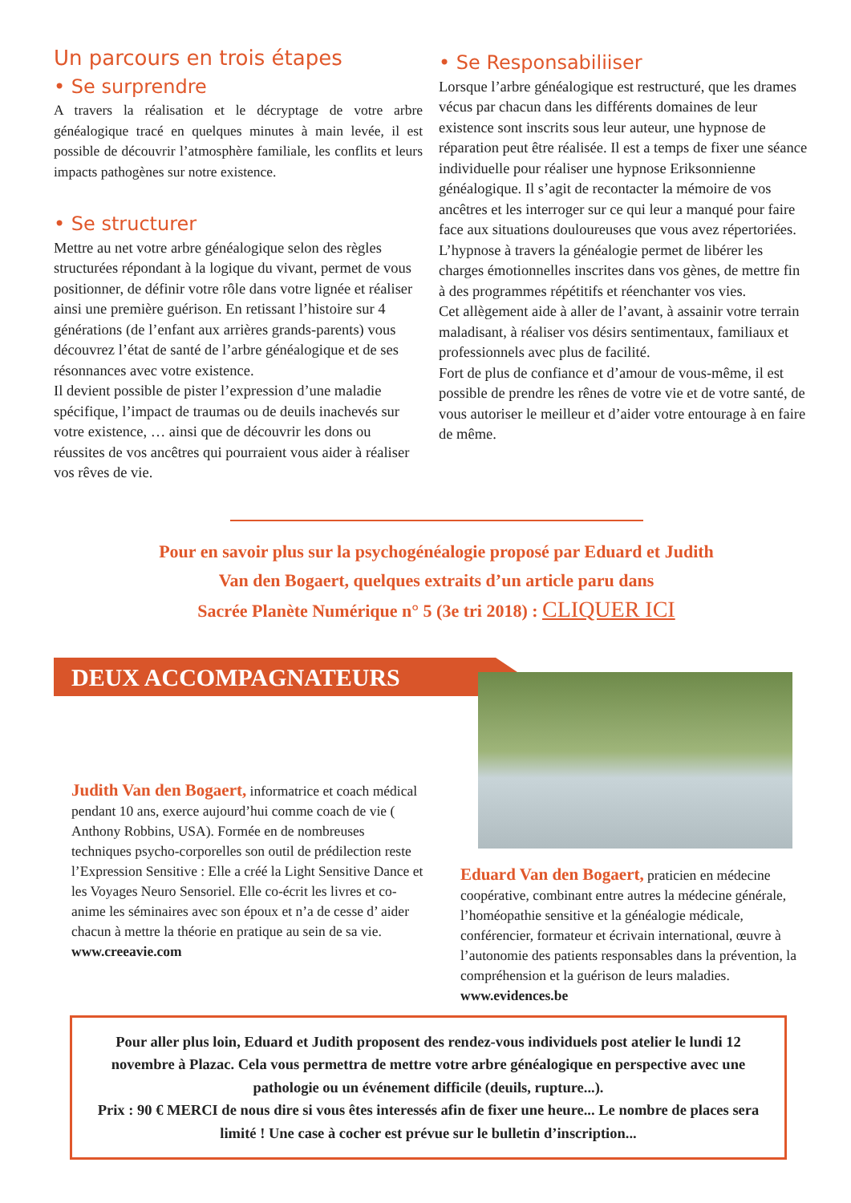Un parcours en trois étapes
• Se surprendre
A travers la réalisation et le décryptage de votre arbre généalogique tracé en quelques minutes à main levée, il est possible de découvrir l’atmosphère familiale, les conflits et leurs impacts pathogènes sur notre existence.
• Se structurer
Mettre au net votre arbre généalogique selon des règles structurées répondant à la logique du vivant, permet de vous positionner, de définir votre rôle dans votre lignée et réaliser ainsi une première guérison. En retissant l’histoire sur 4 générations (de l’enfant aux arrières grands-parents) vous découvrez l’état de santé de l’arbre généalogique et de ses résonnances avec votre existence.
Il devient possible de pister l’expression d’une maladie spécifique, l’impact de traumas ou de deuils inachevés sur votre existence, … ainsi que de découvrir les dons ou réussites de vos ancêtres qui pourraient vous aider à réaliser vos rêves de vie.
• Se Responsabiliiser
Lorsque l’arbre généalogique est restructuré, que les drames vécus par chacun dans les différents domaines de leur existence sont inscrits sous leur auteur, une hypnose de réparation peut être réalisée. Il est a temps de fixer une séance individuelle pour réaliser une hypnose Eriksonnienne généalogique. Il s’agit de recontacter la mémoire de vos ancêtres et les interroger sur ce qui leur a manqué pour faire face aux situations douloureuses que vous avez répertoriées.
L’hypnose à travers la généalogie permet de libérer les charges émotionnelles inscrites dans vos gènes, de mettre fin à des programmes répétitifs et réenchanter vos vies.
Cet allègement aide à aller de l’avant, à assainir votre terrain maladisant, à réaliser vos désirs sentimentaux, familiaux et professionnels avec plus de facilité.
Fort de plus de confiance et d’amour de vous-même, il est possible de prendre les rênes de votre vie et de votre santé, de vous autoriser le meilleur et d’aider votre entourage à en faire de même.
Pour en savoir plus sur la psychogénéalogie proposé par Eduard et Judith
Van den Bogaert, quelques extraits d’un article paru dans
Sacrée Planète Numérique n° 5 (3e tri 2018) : CLIQUER ICI
DEUX ACCOMPAGNATEURS
Judith Van den Bogaert, informatrice et coach médical pendant 10 ans, exerce aujourd’hui comme coach de vie ( Anthony Robbins, USA). Formée en de nombreuses techniques psycho-corporelles son outil de prédilection reste l’Expression Sensitive : Elle a créé la Light Sensitive Dance et les Voyages Neuro Sensoriel. Elle co-écrit les livres et co-anime les séminaires avec son époux et n’a de cesse d’ aider chacun à mettre la théorie en pratique au sein de sa vie.
www.creeavie.com
Eduard Van den Bogaert, praticien en médecine coopérative, combinant entre autres la médecine générale, l’homéopathie sensitive et la généalogie médicale, conférencier, formateur et écrivain international, œuvre à l’autonomie des patients responsables dans la prévention, la compréhension et la guérison de leurs maladies.
www.evidences.be
Pour aller plus loin, Eduard et Judith proposent des rendez-vous individuels post atelier le lundi 12 novembre à Plazac. Cela vous permettra de mettre votre arbre généalogique en perspective avec une pathologie ou un événement difficile (deuils, rupture...).
Prix : 90 € MERCI de nous dire si vous êtes interessés afin de fixer une heure... Le nombre de places sera limité ! Une case à cocher est prévue sur le bulletin d’inscription...